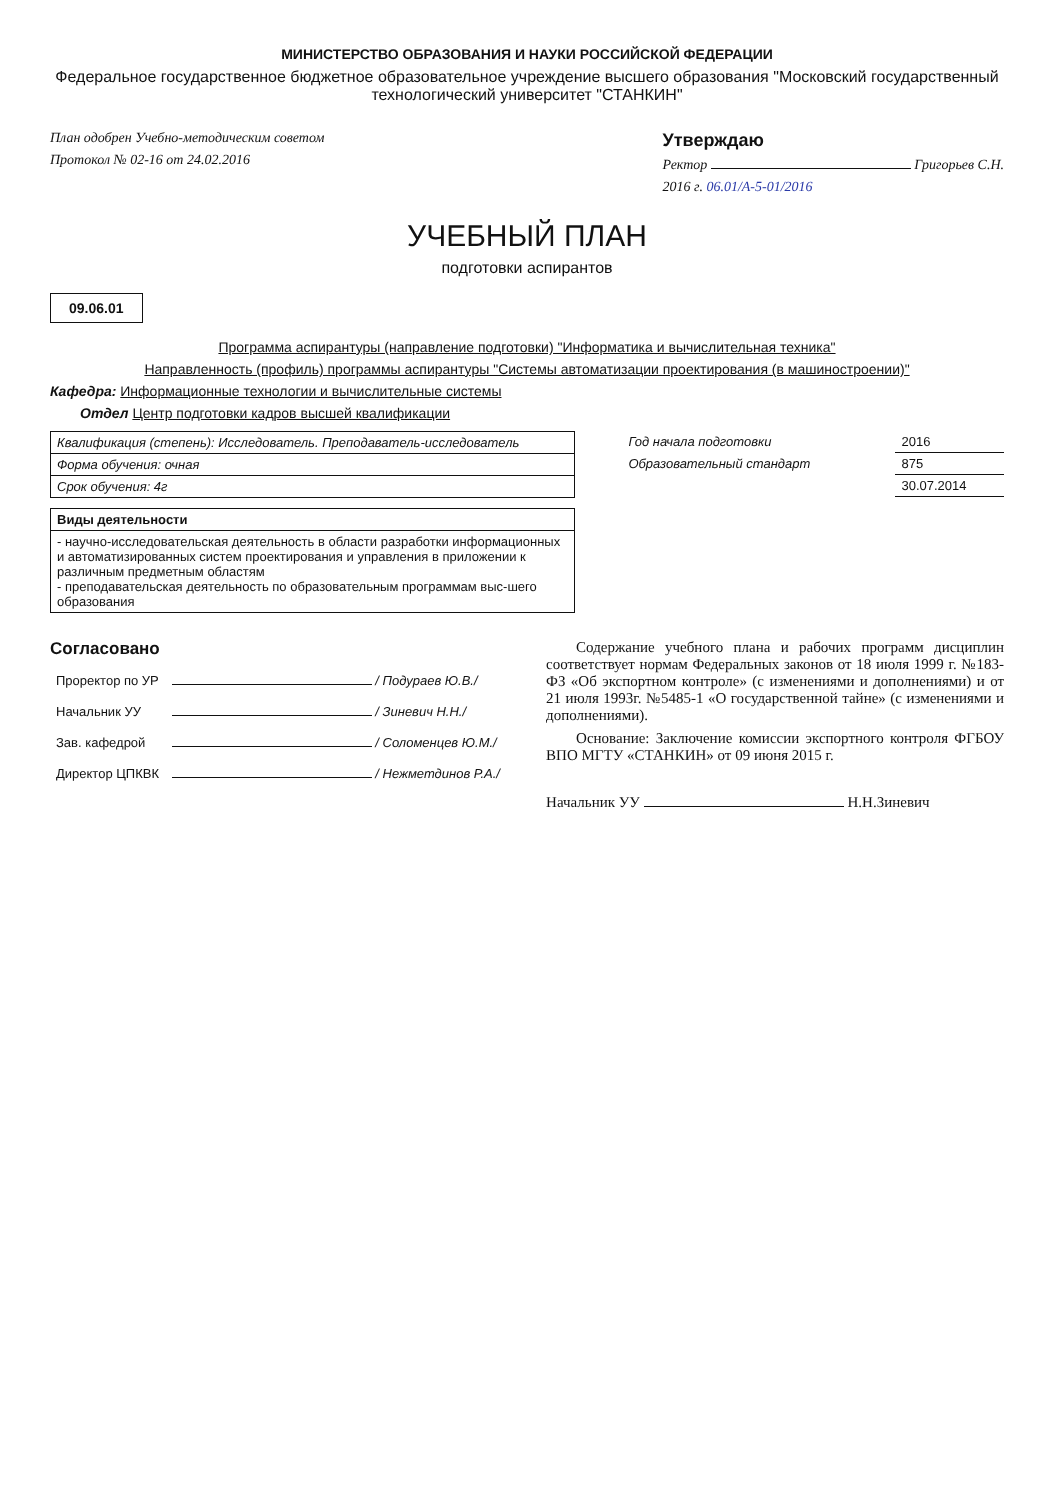МИНИСТЕРСТВО ОБРАЗОВАНИЯ И НАУКИ РОССИЙСКОЙ ФЕДЕРАЦИИ
Федеральное государственное бюджетное образовательное учреждение высшего образования "Московский государственный технологический университет "СТАНКИН"
План одобрен Учебно-методическим советом
Протокол № 02-16 от 24.02.2016
Утверждаю
Ректор Григорьев С.Н.
2016 г. 06.01/А-5-01/2016
УЧЕБНЫЙ ПЛАН
подготовки аспирантов
09.06.01
Программа аспирантуры (направление подготовки) "Информатика и вычислительная техника"
Направленность (профиль) программы аспирантуры "Системы автоматизации проектирования (в машиностроении)"
Кафедра: Информационные технологии и вычислительные системы
Отдел Центр подготовки кадров высшей квалификации
| Квалификация (степень): Исследователь. Преподаватель-исследователь |
| Форма обучения: очная |
| Срок обучения: 4г |
| Виды деятельности |
| - научно-исследовательская деятельность в области разработки информационных и автоматизированных систем проектирования и управления в приложении к различным предметным областям - преподавательская деятельность по образовательным программам выс-шего образования |
| Год начала подготовки | 2016 |
| Образовательный стандарт | 875 |
| | 30.07.2014 |
Согласовано
| Проректор по УР | / Подураев Ю.В./ |
| Начальник УУ | / Зиневич Н.Н./ |
| Зав. кафедрой | / Соломенцев Ю.М./ |
| Директор ЦПКВК | / Нежметдинов Р.А./ |
Содержание учебного плана и рабочих программ дисциплин соответствует нормам Федеральных законов от 18 июля 1999 г. №183-ФЗ «Об экспортном контроле» (с изменениями и дополнениями) и от 21 июля 1993г. №5485-1 «О государственной тайне» (с изменениями и дополнениями).
Основание: Заключение комиссии экспортного контроля ФГБОУ ВПО МГТУ «СТАНКИН» от 09 июня 2015 г.
Начальник УУ Н.Н.Зиневич